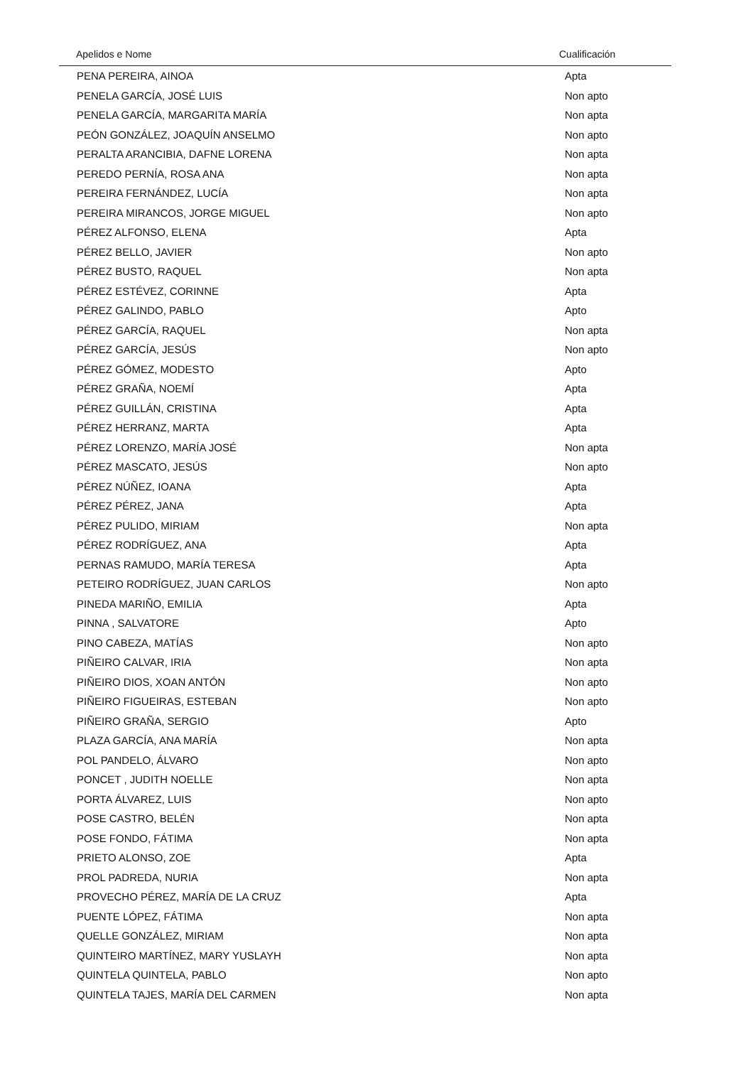| Apelidos e Nome | Cualificación |
| --- | --- |
| PENA PEREIRA, AINOA | Apta |
| PENELA GARCÍA, JOSÉ LUIS | Non apto |
| PENELA GARCÍA, MARGARITA MARÍA | Non apta |
| PEÓN GONZÁLEZ, JOAQUÍN ANSELMO | Non apto |
| PERALTA ARANCIBIA, DAFNE LORENA | Non apta |
| PEREDO PERNÍA, ROSA ANA | Non apta |
| PEREIRA FERNÁNDEZ, LUCÍA | Non apta |
| PEREIRA MIRANCOS, JORGE MIGUEL | Non apto |
| PÉREZ ALFONSO, ELENA | Apta |
| PÉREZ BELLO, JAVIER | Non apto |
| PÉREZ BUSTO, RAQUEL | Non apta |
| PÉREZ ESTÉVEZ, CORINNE | Apta |
| PÉREZ GALINDO, PABLO | Apto |
| PÉREZ GARCÍA, RAQUEL | Non apta |
| PÉREZ GARCÍA, JESÚS | Non apto |
| PÉREZ GÓMEZ, MODESTO | Apto |
| PÉREZ GRAÑA, NOEMÍ | Apta |
| PÉREZ GUILLÁN, CRISTINA | Apta |
| PÉREZ HERRANZ, MARTA | Apta |
| PÉREZ LORENZO, MARÍA JOSÉ | Non apta |
| PÉREZ MASCATO, JESÚS | Non apto |
| PÉREZ NÚÑEZ, IOANA | Apta |
| PÉREZ PÉREZ, JANA | Apta |
| PÉREZ PULIDO, MIRIAM | Non apta |
| PÉREZ RODRÍGUEZ, ANA | Apta |
| PERNAS RAMUDO, MARÍA TERESA | Apta |
| PETEIRO RODRÍGUEZ, JUAN CARLOS | Non apto |
| PINEDA MARIÑO, EMILIA | Apta |
| PINNA , SALVATORE | Apto |
| PINO CABEZA, MATÍAS | Non apto |
| PIÑEIRO CALVAR, IRIA | Non apta |
| PIÑEIRO DIOS, XOAN ANTÓN | Non apto |
| PIÑEIRO FIGUEIRAS, ESTEBAN | Non apto |
| PIÑEIRO GRAÑA, SERGIO | Apto |
| PLAZA GARCÍA, ANA MARÍA | Non apta |
| POL PANDELO, ÁLVARO | Non apto |
| PONCET , JUDITH NOELLE | Non apta |
| PORTA ÁLVAREZ, LUIS | Non apto |
| POSE CASTRO, BELÉN | Non apta |
| POSE FONDO, FÁTIMA | Non apta |
| PRIETO ALONSO, ZOE | Apta |
| PROL PADREDA, NURIA | Non apta |
| PROVECHO PÉREZ, MARÍA DE LA CRUZ | Apta |
| PUENTE LÓPEZ, FÁTIMA | Non apta |
| QUELLE GONZÁLEZ, MIRIAM | Non apta |
| QUINTEIRO MARTÍNEZ, MARY YUSLAYH | Non apta |
| QUINTELA QUINTELA, PABLO | Non apto |
| QUINTELA TAJES, MARÍA DEL CARMEN | Non apta |